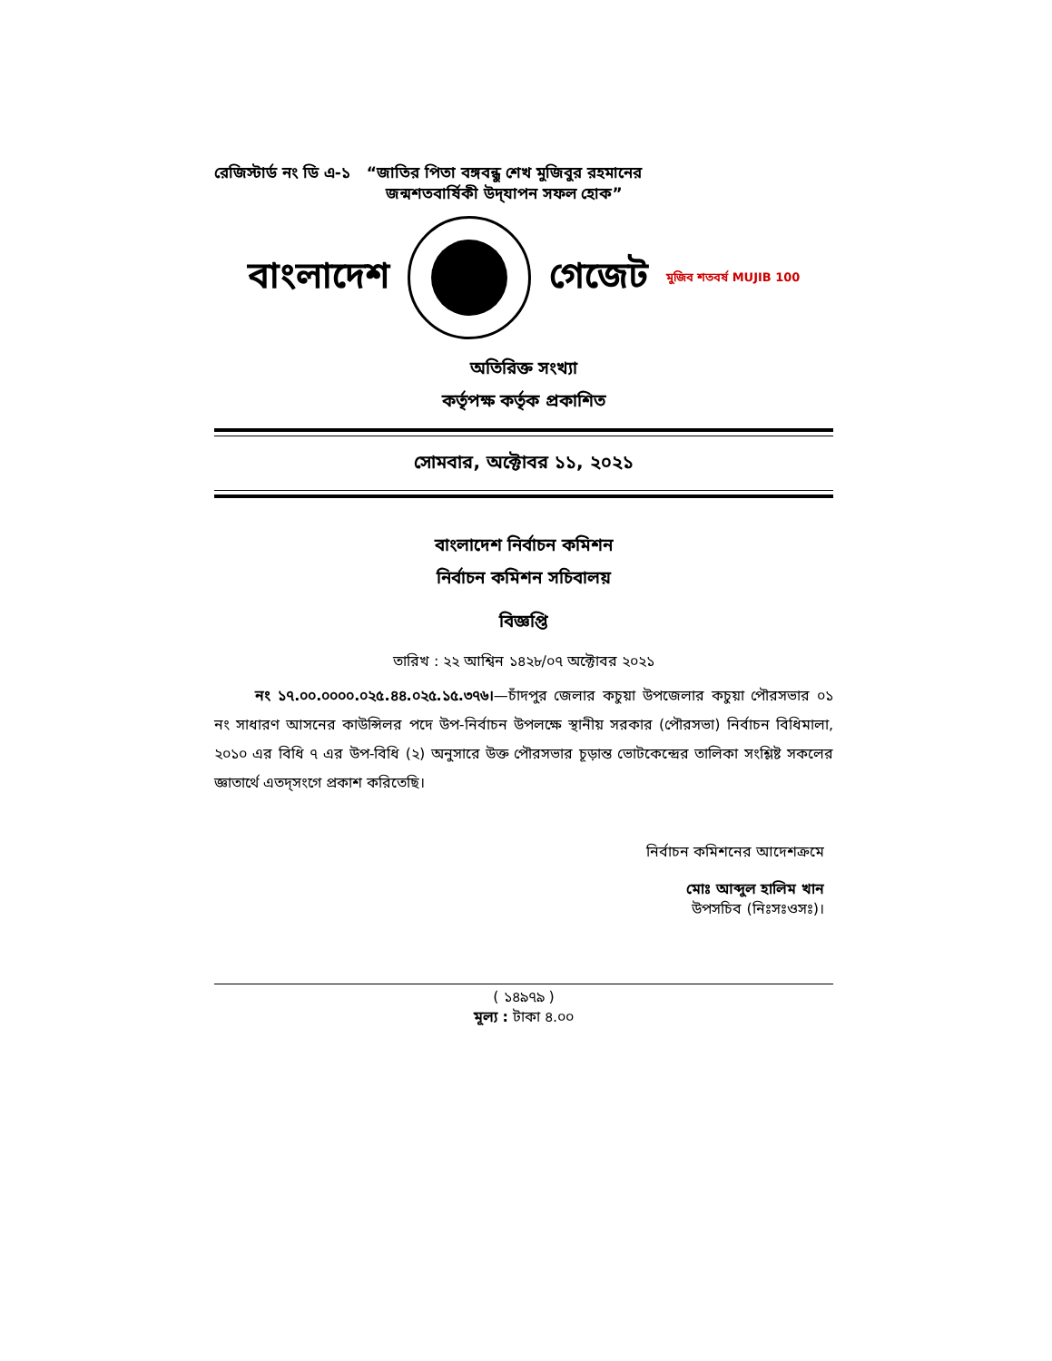রেজিস্টার্ড নং ডি এ-১ “জাতির পিতা বঙ্গবন্ধু শেখ মুজিবুর রহমানের
জন্মশতবার্ষিকী উদ্‌যাপন সফল হোক”
বাংলাদেশ গেজেট মুজিব শতবর্ষ MUJIB 100
অতিরিক্ত সংখ্যা
কর্তৃপক্ষ কর্তৃক প্রকাশিত
সোমবার, অক্টোবর ১১, ২০২১
বাংলাদেশ নির্বাচন কমিশন
নির্বাচন কমিশন সচিবালয়
বিজ্ঞপ্তি
তারিখ : ২২ আশ্বিন ১৪২৮/০৭ অক্টোবর ২০২১
নং ১৭.০০.০০০০.০২৫.৪৪.০২৫.১৫.৩৭৬।—চাঁদপুর জেলার কচুয়া উপজেলার কচুয়া পৌরসভার ০১ নং সাধারণ আসনের কাউন্সিলর পদে উপ-নির্বাচন উপলক্ষে স্থানীয় সরকার (পৌরসভা) নির্বাচন বিধিমালা, ২০১০ এর বিধি ৭ এর উপ-বিধি (২) অনুসারে উক্ত পৌরসভার চূড়ান্ত ভোটকেন্দ্রের তালিকা সংশ্লিষ্ট সকলের জ্ঞাতার্থে এতদ্‌সংগে প্রকাশ করিতেছি।
নির্বাচন কমিশনের আদেশক্রমে
মোঃ আব্দুল হালিম খান
উপসচিব (নিঃসঃওসঃ)।
( ১৪৯৭৯ )
মূল্য : টাকা ৪.০০